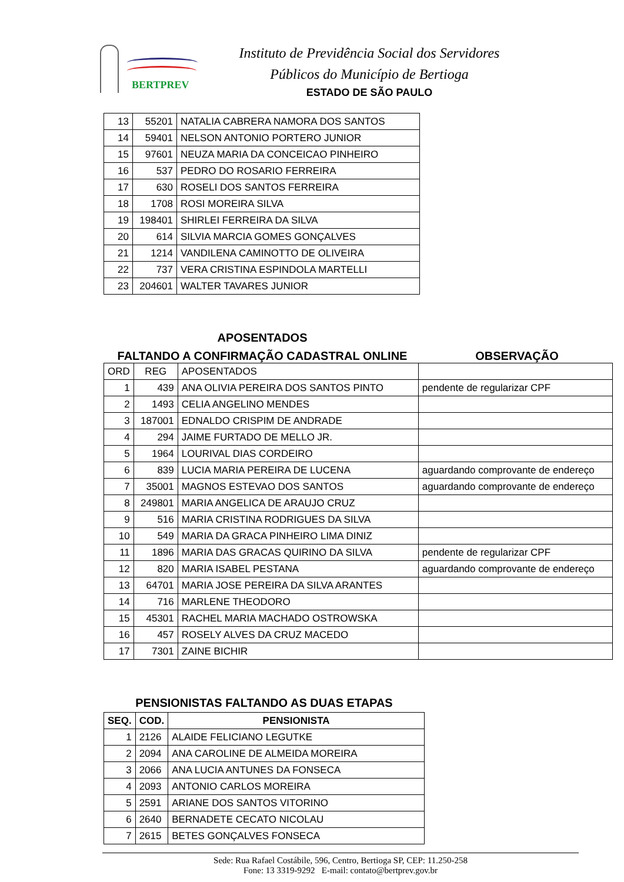BERTPREV
Instituto de Previdência Social dos Servidores
Públicos do Município de Bertioga
ESTADO DE SÃO PAULO
| 13 | 55201 | NATALIA CABRERA NAMORA DOS SANTOS |
| 14 | 59401 | NELSON ANTONIO PORTERO JUNIOR |
| 15 | 97601 | NEUZA MARIA DA CONCEICAO PINHEIRO |
| 16 | 537 | PEDRO DO ROSARIO FERREIRA |
| 17 | 630 | ROSELI DOS SANTOS FERREIRA |
| 18 | 1708 | ROSI MOREIRA SILVA |
| 19 | 198401 | SHIRLEI FERREIRA DA SILVA |
| 20 | 614 | SILVIA MARCIA GOMES GONÇALVES |
| 21 | 1214 | VANDILENA CAMINOTTO DE OLIVEIRA |
| 22 | 737 | VERA CRISTINA ESPINDOLA MARTELLI |
| 23 | 204601 | WALTER TAVARES JUNIOR |
APOSENTADOS
FALTANDO A CONFIRMAÇÃO CADASTRAL ONLINE OBSERVAÇÃO
| ORD | REG | APOSENTADOS | |
| 1 | 439 | ANA OLIVIA PEREIRA DOS SANTOS PINTO | pendente de regularizar CPF |
| 2 | 1493 | CELIA ANGELINO MENDES | |
| 3 | 187001 | EDNALDO CRISPIM DE ANDRADE | |
| 4 | 294 | JAIME FURTADO DE MELLO JR. | |
| 5 | 1964 | LOURIVAL DIAS CORDEIRO | |
| 6 | 839 | LUCIA MARIA PEREIRA DE LUCENA | aguardando comprovante de endereço |
| 7 | 35001 | MAGNOS ESTEVAO DOS SANTOS | aguardando comprovante de endereço |
| 8 | 249801 | MARIA ANGELICA DE ARAUJO CRUZ | |
| 9 | 516 | MARIA CRISTINA RODRIGUES DA SILVA | |
| 10 | 549 | MARIA DA GRACA PINHEIRO LIMA DINIZ | |
| 11 | 1896 | MARIA DAS GRACAS QUIRINO DA SILVA | pendente de regularizar CPF |
| 12 | 820 | MARIA ISABEL PESTANA | aguardando comprovante de endereço |
| 13 | 64701 | MARIA JOSE PEREIRA DA SILVA ARANTES | |
| 14 | 716 | MARLENE THEODORO | |
| 15 | 45301 | RACHEL MARIA MACHADO OSTROWSKA | |
| 16 | 457 | ROSELY ALVES DA CRUZ MACEDO | |
| 17 | 7301 | ZAINE BICHIR | |
PENSIONISTAS FALTANDO AS DUAS ETAPAS
| SEQ. | COD. | PENSIONISTA |
| --- | --- | --- |
| 1 | 2126 | ALAIDE FELICIANO LEGUTKE |
| 2 | 2094 | ANA CAROLINE DE ALMEIDA MOREIRA |
| 3 | 2066 | ANA LUCIA ANTUNES DA FONSECA |
| 4 | 2093 | ANTONIO CARLOS MOREIRA |
| 5 | 2591 | ARIANE DOS SANTOS VITORINO |
| 6 | 2640 | BERNADETE CECATO NICOLAU |
| 7 | 2615 | BETES GONÇALVES FONSECA |
Sede: Rua Rafael Costábile, 596, Centro, Bertioga SP, CEP: 11.250-258
Fone: 13 3319-9292 E-mail: contato@bertprev.gov.br